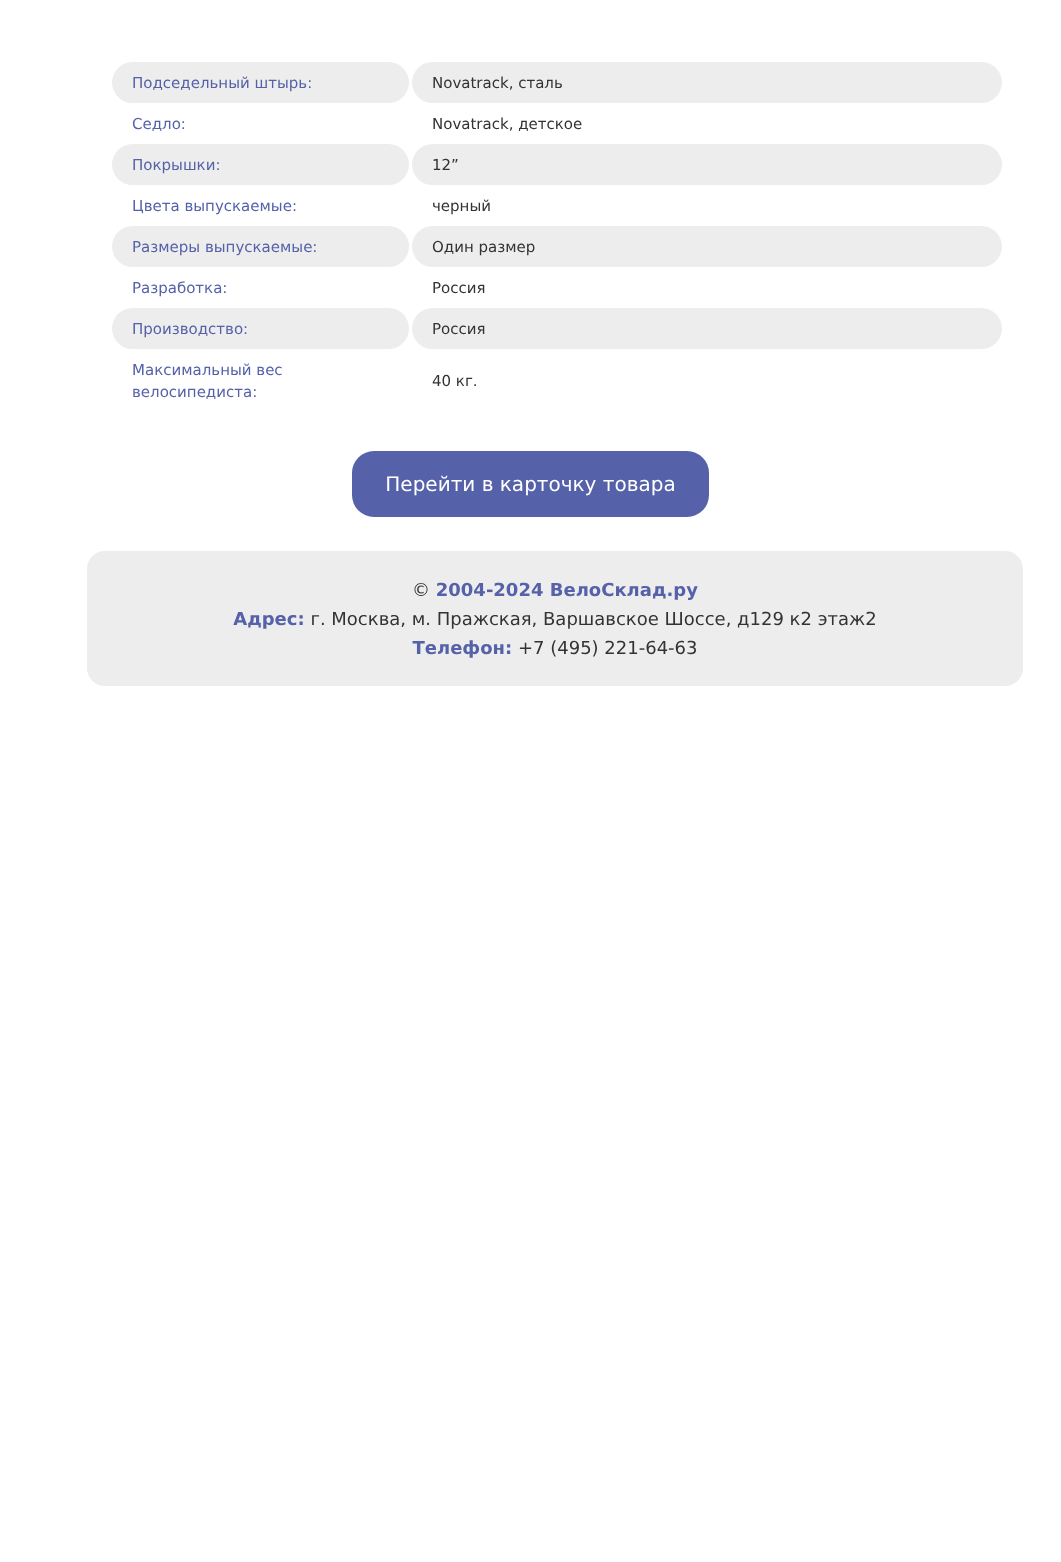| Подседельный штырь: | Novatrack, сталь |
| Седло: | Novatrack, детское |
| Покрышки: | 12” |
| Цвета выпускаемые: | черный |
| Размеры выпускаемые: | Один размер |
| Разработка: | Россия |
| Производство: | Россия |
| Максимальный вес велосипедиста: | 40 кг. |
Перейти в карточку товара
© 2004-2024 ВелоСклад.ру
Адрес: г. Москва, м. Пражская, Варшавское Шоссе, д129 к2 этаж2
Телефон: +7 (495) 221-64-63